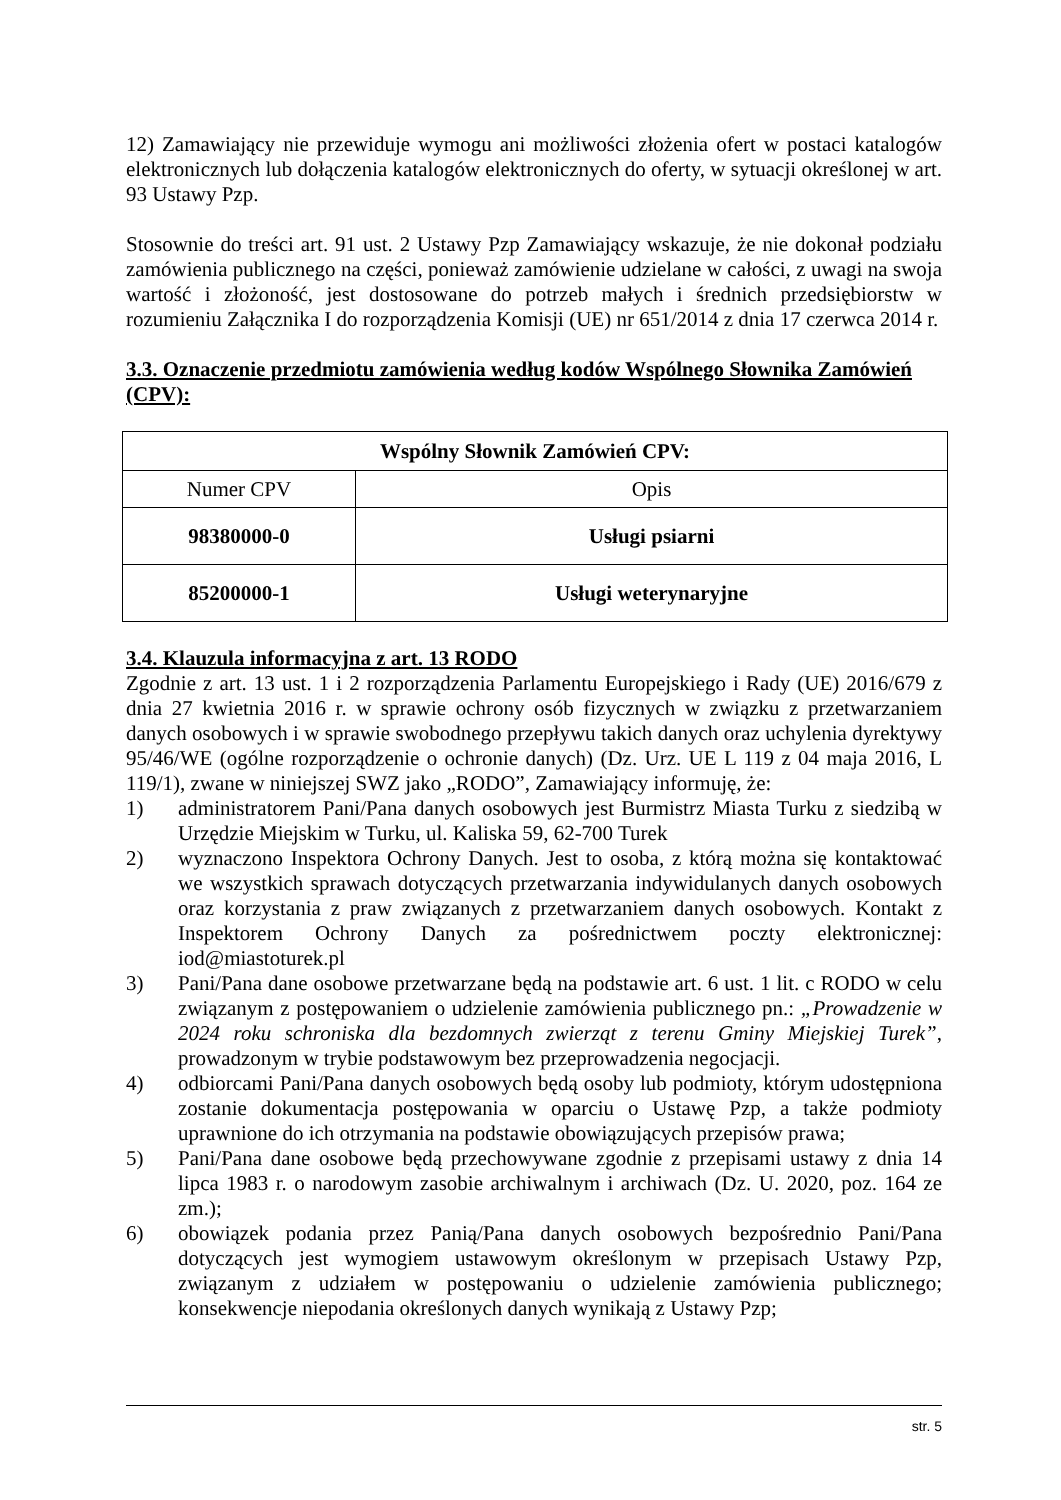12) Zamawiający nie przewiduje wymogu ani możliwości złożenia ofert w postaci katalogów elektronicznych lub dołączenia katalogów elektronicznych do oferty, w sytuacji określonej w art. 93 Ustawy Pzp.
Stosownie do treści art. 91 ust. 2 Ustawy Pzp Zamawiający wskazuje, że nie dokonał podziału zamówienia publicznego na części, ponieważ zamówienie udzielane w całości, z uwagi na swoja wartość i złożoność, jest dostosowane do potrzeb małych i średnich przedsiębiorstw w rozumieniu Załącznika I do rozporządzenia Komisji (UE) nr 651/2014 z dnia 17 czerwca 2014 r.
3.3. Oznaczenie przedmiotu zamówienia według kodów Wspólnego Słownika Zamówień (CPV):
| Wspólny Słownik Zamówień CPV: | |
| --- | --- |
| Numer CPV | Opis |
| 98380000-0 | Usługi psiarni |
| 85200000-1 | Usługi weterynaryjne |
3.4. Klauzula informacyjna z art. 13 RODO
Zgodnie z art. 13 ust. 1 i 2 rozporządzenia Parlamentu Europejskiego i Rady (UE) 2016/679 z dnia 27 kwietnia 2016 r. w sprawie ochrony osób fizycznych w związku z przetwarzaniem danych osobowych i w sprawie swobodnego przepływu takich danych oraz uchylenia dyrektywy 95/46/WE (ogólne rozporządzenie o ochronie danych) (Dz. Urz. UE L 119 z 04 maja 2016, L 119/1), zwane w niniejszej SWZ jako „RODO”, Zamawiający informuję, że:
1) administratorem Pani/Pana danych osobowych jest Burmistrz Miasta Turku z siedzibą w Urzędzie Miejskim w Turku, ul. Kaliska 59, 62-700 Turek
2) wyznaczono Inspektora Ochrony Danych. Jest to osoba, z którą można się kontaktować we wszystkich sprawach dotyczących przetwarzania indywidulanych danych osobowych oraz korzystania z praw związanych z przetwarzaniem danych osobowych. Kontakt z Inspektorem Ochrony Danych za pośrednictwem poczty elektronicznej: iod@miastoturek.pl
3) Pani/Pana dane osobowe przetwarzane będą na podstawie art. 6 ust. 1 lit. c RODO w celu związanym z postępowaniem o udzielenie zamówienia publicznego pn.: „Prowadzenie w 2024 roku schroniska dla bezdomnych zwierząt z terenu Gminy Miejskiej Turek”, prowadzonym w trybie podstawowym bez przeprowadzenia negocjacji.
4) odbiorcami Pani/Pana danych osobowych będą osoby lub podmioty, którym udostępniona zostanie dokumentacja postępowania w oparciu o Ustawę Pzp, a także podmioty uprawnione do ich otrzymania na podstawie obowiązujących przepisów prawa;
5) Pani/Pana dane osobowe będą przechowywane zgodnie z przepisami ustawy z dnia 14 lipca 1983 r. o narodowym zasobie archiwalnym i archiwach (Dz. U. 2020, poz. 164 ze zm.);
6) obowiązek podania przez Panią/Pana danych osobowych bezpośrednio Pani/Pana dotyczących jest wymogiem ustawowym określonym w przepisach Ustawy Pzp, związanym z udziałem w postępowaniu o udzielenie zamówienia publicznego; konsekwencje niepodania określonych danych wynikają z Ustawy Pzp;
str. 5